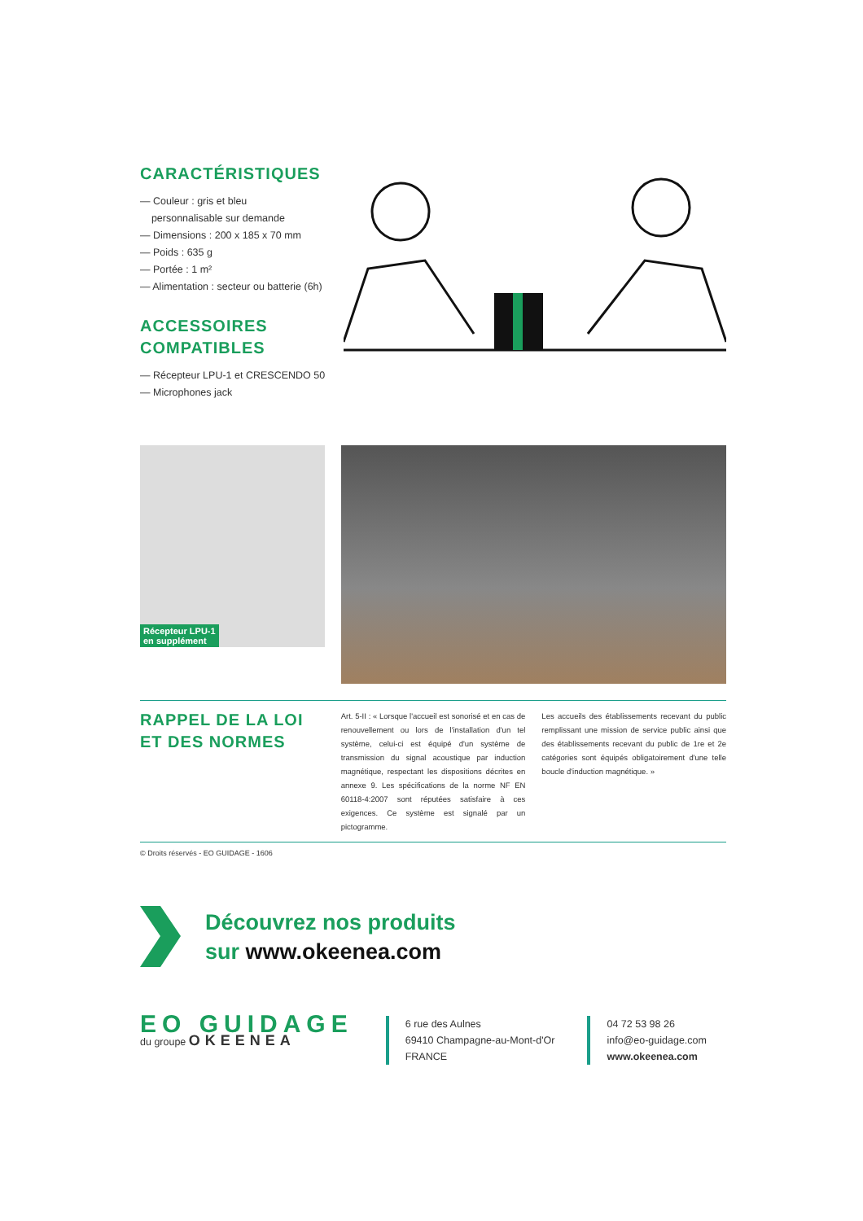CARACTÉRISTIQUES
— Couleur : gris et bleu
personnalisable sur demande
— Dimensions : 200 x 185 x 70 mm
— Poids : 635 g
— Portée : 1 m²
— Alimentation : secteur ou batterie (6h)
ACCESSOIRES
COMPATIBLES
— Récepteur LPU-1 et CRESCENDO 50
— Microphones jack
Récepteur LPU-1
en supplément
RAPPEL DE LA LOI
ET DES NORMES
Art. 5-II : « Lorsque l'accueil est sonorisé et en cas de renouvellement ou lors de l'installation d'un tel système, celui-ci est équipé d'un système de transmission du signal acoustique par induction magnétique, respectant les dispositions décrites en annexe 9. Les spécifications de la norme NF EN 60118-4:2007 sont réputées satisfaire à ces exigences. Ce système est signalé par un pictogramme.
Les accueils des établissements recevant du public remplissant une mission de service public ainsi que des établissements recevant du public de 1re et 2e catégories sont équipés obligatoirement d'une telle boucle d'induction magnétique. »
© Droits réservés - EO GUIDAGE - 1606
Découvrez nos produits
sur www.okeenea.com
EO GUIDAGE
du groupe OKEENEA
6 rue des Aulnes
69410 Champagne-au-Mont-d'Or
FRANCE
04 72 53 98 26
info@eo-guidage.com
www.okeenea.com